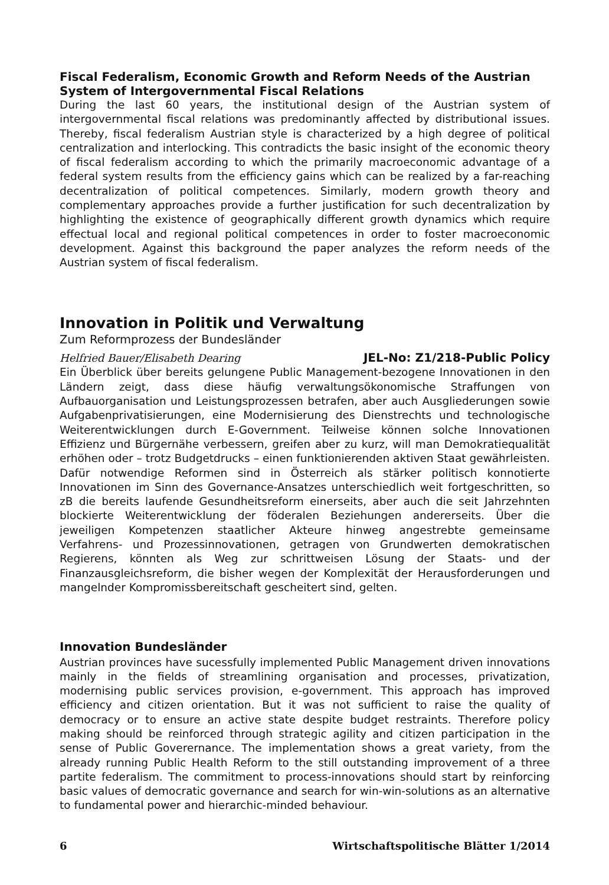Fiscal Federalism, Economic Growth and Reform Needs of the Austrian System of Intergovernmental Fiscal Relations
During the last 60 years, the institutional design of the Austrian system of intergovernmental fiscal relations was predominantly affected by distributional issues. Thereby, fiscal federalism Austrian style is characterized by a high degree of political centralization and interlocking. This contradicts the basic insight of the economic theory of fiscal federalism according to which the primarily macroeconomic advantage of a federal system results from the efficiency gains which can be realized by a far-reaching decentralization of political competences. Similarly, modern growth theory and complementary approaches provide a further justification for such decentralization by highlighting the existence of geographically different growth dynamics which require effectual local and regional political competences in order to foster macroeconomic development. Against this background the paper analyzes the reform needs of the Austrian system of fiscal federalism.
Innovation in Politik und Verwaltung
Zum Reformprozess der Bundesländer
Helfried Bauer/Elisabeth Dearing JEL-No: Z1/218-Public Policy
Ein Überblick über bereits gelungene Public Management-bezogene Innovationen in den Ländern zeigt, dass diese häufig verwaltungsökonomische Straffungen von Aufbauorganisation und Leistungsprozessen betrafen, aber auch Ausgliederungen sowie Aufgabenprivatisierungen, eine Modernisierung des Dienstrechts und technologische Weiterentwicklungen durch E-Government. Teilweise können solche Innovationen Effizienz und Bürgernähe verbessern, greifen aber zu kurz, will man Demokratiequalität erhöhen oder – trotz Budgetdrucks – einen funktionierenden aktiven Staat gewährleisten. Dafür notwendige Reformen sind in Österreich als stärker politisch konnotierte Innovationen im Sinn des Governance-Ansatzes unterschiedlich weit fortgeschritten, so zB die bereits laufende Gesundheitsreform einerseits, aber auch die seit Jahrzehnten blockierte Weiterentwicklung der föderalen Beziehungen andererseits. Über die jeweiligen Kompetenzen staatlicher Akteure hinweg angestrebte gemeinsame Verfahrens- und Prozessinnovationen, getragen von Grundwerten demokratischen Regierens, könnten als Weg zur schrittweisen Lösung der Staats- und der Finanzausgleichsreform, die bisher wegen der Komplexität der Herausforderungen und mangelnder Kompromissbereitschaft gescheitert sind, gelten.
Innovation Bundesländer
Austrian provinces have sucessfully implemented Public Management driven innovations mainly in the fields of streamlining organisation and processes, privatization, modernising public services provision, e-government. This approach has improved efficiency and citizen orientation. But it was not sufficient to raise the quality of democracy or to ensure an active state despite budget restraints. Therefore policy making should be reinforced through strategic agility and citizen participation in the sense of Public Goverernance. The implementation shows a great variety, from the already running Public Health Reform to the still outstanding improvement of a three partite federalism. The commitment to process-innovations should start by reinforcing basic values of democratic governance and search for win-win-solutions as an alternative to fundamental power and hierarchic-minded behaviour.
6 Wirtschaftspolitische Blätter 1/2014